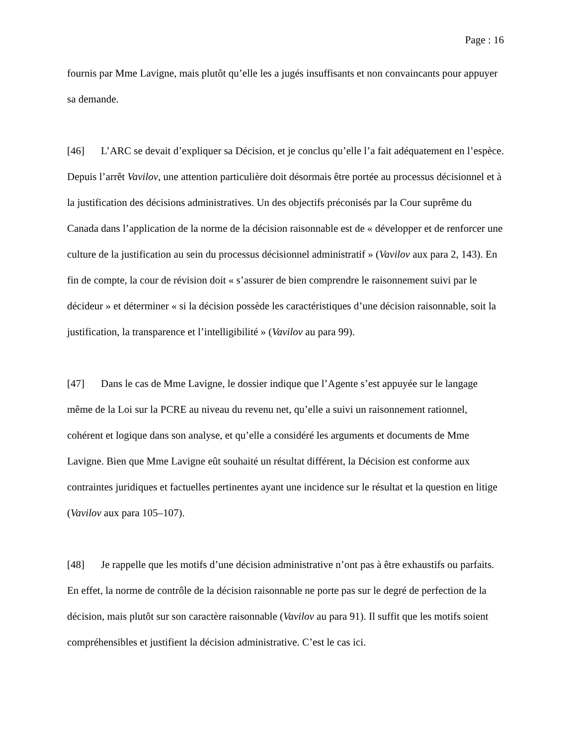Page : 16
fournis par Mme Lavigne, mais plutôt qu’elle les a jugés insuffisants et non convaincants pour appuyer sa demande.
[46] L’ARC se devait d’expliquer sa Décision, et je conclus qu’elle l’a fait adéquatement en l’espèce. Depuis l’arrêt Vavilov, une attention particulière doit désormais être portée au processus décisionnel et à la justification des décisions administratives. Un des objectifs préconisés par la Cour suprême du Canada dans l’application de la norme de la décision raisonnable est de « développer et de renforcer une culture de la justification au sein du processus décisionnel administratif » (Vavilov aux para 2, 143). En fin de compte, la cour de révision doit « s’assurer de bien comprendre le raisonnement suivi par le décideur » et déterminer « si la décision possède les caractéristiques d’une décision raisonnable, soit la justification, la transparence et l’intelligibilité » (Vavilov au para 99).
[47] Dans le cas de Mme Lavigne, le dossier indique que l’Agente s’est appuyée sur le langage même de la Loi sur la PCRE au niveau du revenu net, qu’elle a suivi un raisonnement rationnel, cohérent et logique dans son analyse, et qu’elle a considéré les arguments et documents de Mme Lavigne. Bien que Mme Lavigne eût souhaité un résultat différent, la Décision est conforme aux contraintes juridiques et factuelles pertinentes ayant une incidence sur le résultat et la question en litige (Vavilov aux para 105–107).
[48] Je rappelle que les motifs d’une décision administrative n’ont pas à être exhaustifs ou parfaits. En effet, la norme de contrôle de la décision raisonnable ne porte pas sur le degré de perfection de la décision, mais plutôt sur son caractère raisonnable (Vavilov au para 91). Il suffit que les motifs soient compréhensibles et justifient la décision administrative. C’est le cas ici.